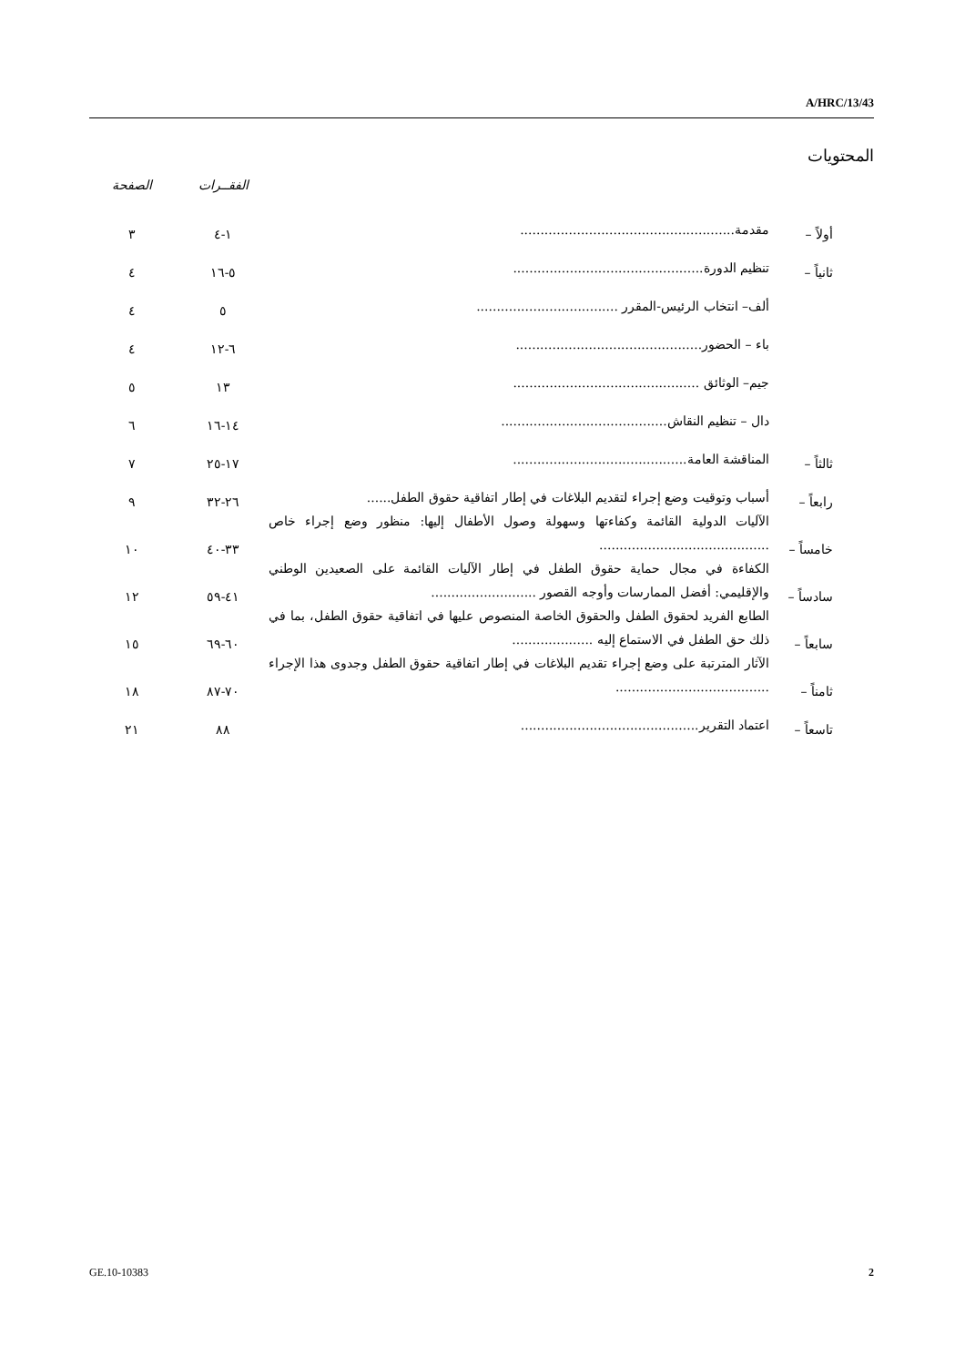A/HRC/13/43
المحتويات
| | | | الفقــرات | الصفحة |
| --- | --- | --- | --- | --- |
| أولاً – | مقدمة..................................................... | | ١-٤ | ٣ |
| ثانياً – | تنظيم الدورة............................................... | | ٥-١٦ | ٤ |
| | ألف– انتخاب الرئيس-المقرر ................................... | | ٥ | ٤ |
| | باء – الحضور.............................................. | | ٦-١٢ | ٤ |
| | جيم– الوثائق .............................................. | | ١٣ | ٥ |
| | دال – تنظيم النقاش......................................... | | ١٤-١٦ | ٦ |
| ثالثاً – | المناقشة العامة........................................... | | ١٧-٢٥ | ٧ |
| رابعاً – | أسباب وتوقيت وضع إجراء لتقديم البلاغات في إطار اتفاقية حقوق الطفل...... | | ٢٦-٣٢ | ٩ |
| خامساً – | الآليات الدولية القائمة وكفاءتها وسهولة وصول الأطفال إليها: منظور وضع إجراء خاص .......................................... | | ٣٣-٤٠ | ١٠ |
| سادساً – | الكفاءة في مجال حماية حقوق الطفل في إطار الآليات القائمة على الصعيدين الوطني والإقليمي: أفضل الممارسات وأوجه القصور .......................... | | ٤١-٥٩ | ١٢ |
| سابعاً – | الطابع الفريد لحقوق الطفل والحقوق الخاصة المنصوص عليها في اتفاقية حقوق الطفل، بما في ذلك حق الطفل في الاستماع إليه .................... | | ٦٠-٦٩ | ١٥ |
| ثامناً – | الآثار المترتبة على وضع إجراء تقديم البلاغات في إطار اتفاقية حقوق الطفل وجدوى هذا الإجراء ...................................... | | ٧٠-٨٧ | ١٨ |
| تاسعاً – | اعتماد التقرير............................................ | | ٨٨ | ٢١ |
GE.10-10383 2